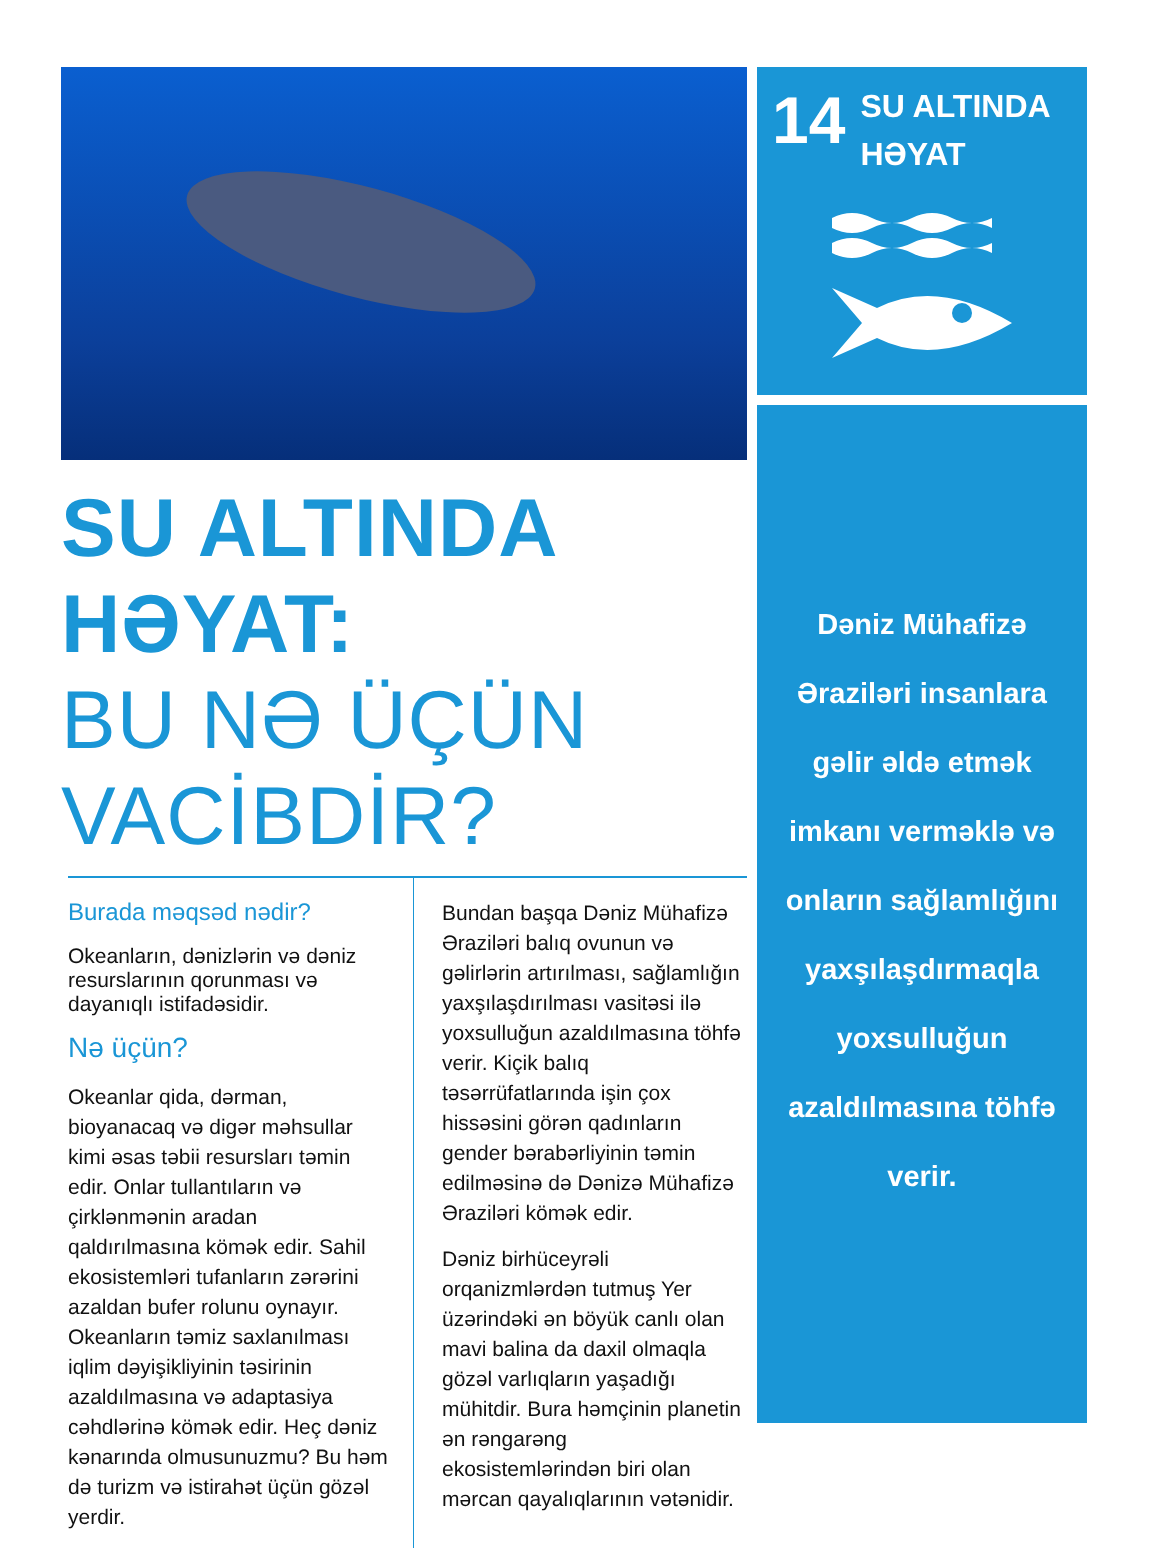SU ALTINDA HƏYAT:
BU NƏ ÜÇÜN VACİBDİR?
Burada məqsəd nədir?
Okeanların, dənizlərin və dəniz resurslarının qorunması və dayanıqlı istifadəsidir.
Nə üçün?
Okeanlar qida, dərman, bioyanacaq və digər məhsullar kimi əsas təbii resursları təmin edir. Onlar tullantıların və çirklənmənin aradan qaldırılmasına kömək edir. Sahil ekosistemləri tufanların zərərini azaldan bufer rolunu oynayır. Okeanların təmiz saxlanılması iqlim dəyişikliyinin təsirinin azaldılmasına və adaptasiya cəhdlərinə kömək edir. Heç dəniz kənarında olmusunuzmu? Bu həm də turizm və istirahət üçün gözəl yerdir.
Bundan başqa Dəniz Mühafizə Əraziləri balıq ovunun və gəlirlərin artırılması, sağlamlığın yaxşılaşdırılması vasitəsi ilə yoxsulluğun azaldılmasına töhfə verir. Kiçik balıq təsərrüfatlarında işin çox hissəsini görən qadınların gender bərabərliyinin təmin edilməsinə də Dənizə Mühafizə Əraziləri kömək edir.
Dəniz birhüceyrəli orqanizmlərdən tutmuş Yer üzərindəki ən böyük canlı olan mavi balina da daxil olmaqla gözəl varlıqların yaşadığı mühitdir. Bura həmçinin planetin ən rəngarəng ekosistemlərindən biri olan mərcan qayalıqlarının vətənidir.
14
SU ALTINDA
HƏYAT
Dəniz Mühafizə
Əraziləri insanlara
gəlir əldə etmək
imkanı verməklə və
onların sağlamlığını
yaxşılaşdırmaqla
yoxsulluğun
azaldılmasına töhfə
verir.